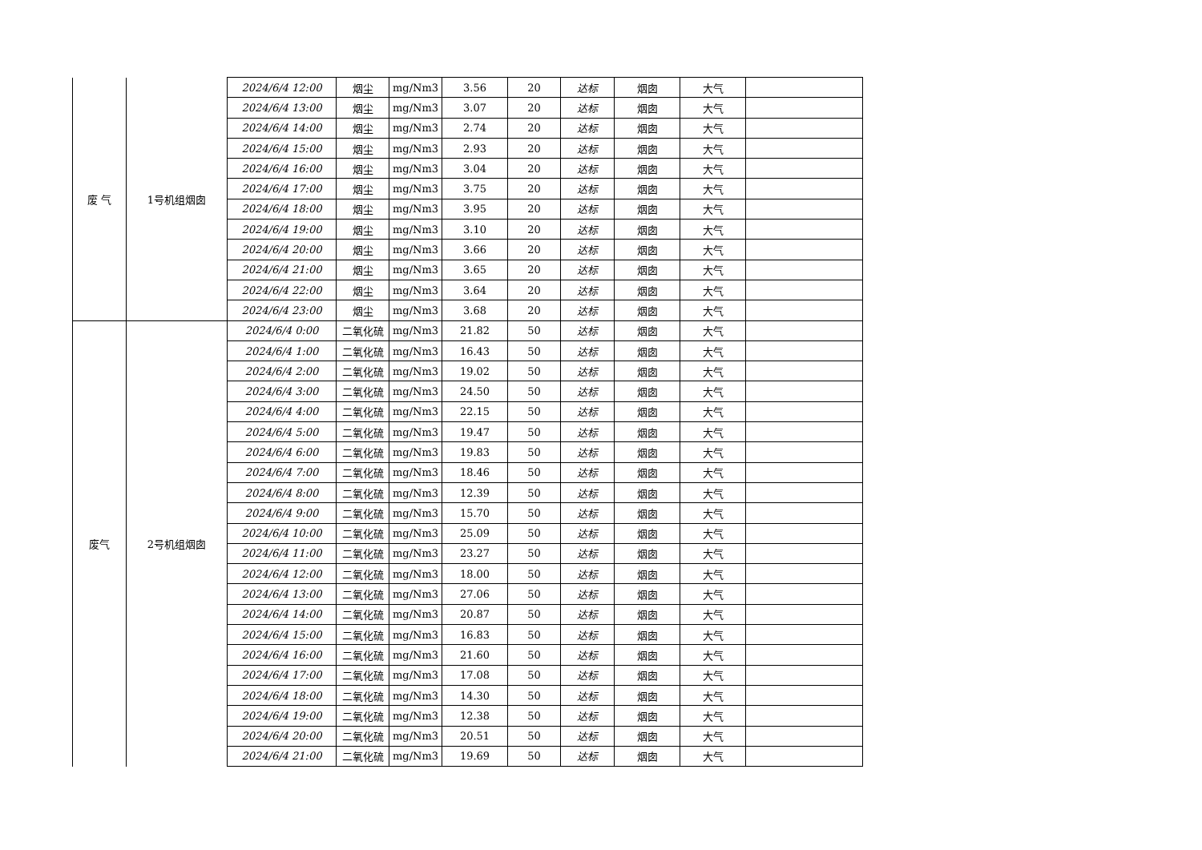| 废 气 | 1号机组烟囱 | 2024/6/4 12:00 | 烟尘 | mg/Nm3 | 3.56 | 20 | 达标 | 烟囱 | 大气 | |
| | | 2024/6/4 13:00 | 烟尘 | mg/Nm3 | 3.07 | 20 | 达标 | 烟囱 | 大气 | |
| | | 2024/6/4 14:00 | 烟尘 | mg/Nm3 | 2.74 | 20 | 达标 | 烟囱 | 大气 | |
| | | 2024/6/4 15:00 | 烟尘 | mg/Nm3 | 2.93 | 20 | 达标 | 烟囱 | 大气 | |
| | | 2024/6/4 16:00 | 烟尘 | mg/Nm3 | 3.04 | 20 | 达标 | 烟囱 | 大气 | |
| | | 2024/6/4 17:00 | 烟尘 | mg/Nm3 | 3.75 | 20 | 达标 | 烟囱 | 大气 | |
| | | 2024/6/4 18:00 | 烟尘 | mg/Nm3 | 3.95 | 20 | 达标 | 烟囱 | 大气 | |
| | | 2024/6/4 19:00 | 烟尘 | mg/Nm3 | 3.10 | 20 | 达标 | 烟囱 | 大气 | |
| | | 2024/6/4 20:00 | 烟尘 | mg/Nm3 | 3.66 | 20 | 达标 | 烟囱 | 大气 | |
| | | 2024/6/4 21:00 | 烟尘 | mg/Nm3 | 3.65 | 20 | 达标 | 烟囱 | 大气 | |
| | | 2024/6/4 22:00 | 烟尘 | mg/Nm3 | 3.64 | 20 | 达标 | 烟囱 | 大气 | |
| | | 2024/6/4 23:00 | 烟尘 | mg/Nm3 | 3.68 | 20 | 达标 | 烟囱 | 大气 | |
| 废气 | 2号机组烟囱 | 2024/6/4 0:00 | 二氧化硫 | mg/Nm3 | 21.82 | 50 | 达标 | 烟囱 | 大气 | |
| | | 2024/6/4 1:00 | 二氧化硫 | mg/Nm3 | 16.43 | 50 | 达标 | 烟囱 | 大气 | |
| | | 2024/6/4 2:00 | 二氧化硫 | mg/Nm3 | 19.02 | 50 | 达标 | 烟囱 | 大气 | |
| | | 2024/6/4 3:00 | 二氧化硫 | mg/Nm3 | 24.50 | 50 | 达标 | 烟囱 | 大气 | |
| | | 2024/6/4 4:00 | 二氧化硫 | mg/Nm3 | 22.15 | 50 | 达标 | 烟囱 | 大气 | |
| | | 2024/6/4 5:00 | 二氧化硫 | mg/Nm3 | 19.47 | 50 | 达标 | 烟囱 | 大气 | |
| | | 2024/6/4 6:00 | 二氧化硫 | mg/Nm3 | 19.83 | 50 | 达标 | 烟囱 | 大气 | |
| | | 2024/6/4 7:00 | 二氧化硫 | mg/Nm3 | 18.46 | 50 | 达标 | 烟囱 | 大气 | |
| | | 2024/6/4 8:00 | 二氧化硫 | mg/Nm3 | 12.39 | 50 | 达标 | 烟囱 | 大气 | |
| | | 2024/6/4 9:00 | 二氧化硫 | mg/Nm3 | 15.70 | 50 | 达标 | 烟囱 | 大气 | |
| | | 2024/6/4 10:00 | 二氧化硫 | mg/Nm3 | 25.09 | 50 | 达标 | 烟囱 | 大气 | |
| | | 2024/6/4 11:00 | 二氧化硫 | mg/Nm3 | 23.27 | 50 | 达标 | 烟囱 | 大气 | |
| | | 2024/6/4 12:00 | 二氧化硫 | mg/Nm3 | 18.00 | 50 | 达标 | 烟囱 | 大气 | |
| | | 2024/6/4 13:00 | 二氧化硫 | mg/Nm3 | 27.06 | 50 | 达标 | 烟囱 | 大气 | |
| | | 2024/6/4 14:00 | 二氧化硫 | mg/Nm3 | 20.87 | 50 | 达标 | 烟囱 | 大气 | |
| | | 2024/6/4 15:00 | 二氧化硫 | mg/Nm3 | 16.83 | 50 | 达标 | 烟囱 | 大气 | |
| | | 2024/6/4 16:00 | 二氧化硫 | mg/Nm3 | 21.60 | 50 | 达标 | 烟囱 | 大气 | |
| | | 2024/6/4 17:00 | 二氧化硫 | mg/Nm3 | 17.08 | 50 | 达标 | 烟囱 | 大气 | |
| | | 2024/6/4 18:00 | 二氧化硫 | mg/Nm3 | 14.30 | 50 | 达标 | 烟囱 | 大气 | |
| | | 2024/6/4 19:00 | 二氧化硫 | mg/Nm3 | 12.38 | 50 | 达标 | 烟囱 | 大气 | |
| | | 2024/6/4 20:00 | 二氧化硫 | mg/Nm3 | 20.51 | 50 | 达标 | 烟囱 | 大气 | |
| | | 2024/6/4 21:00 | 二氧化硫 | mg/Nm3 | 19.69 | 50 | 达标 | 烟囱 | 大气 | |